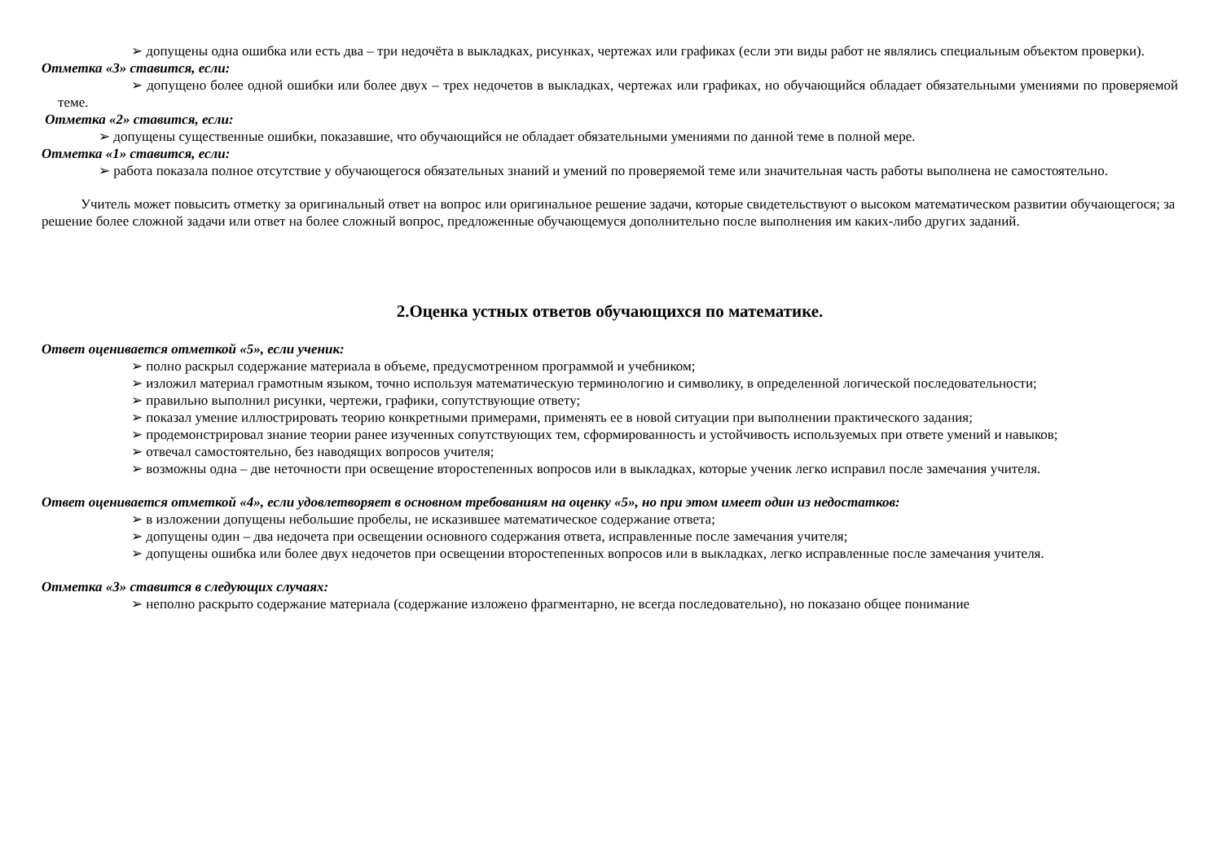➢ допущены одна ошибка или есть два – три недочёта в выкладках, рисунках, чертежах или графиках (если эти виды работ не являлись специальным объектом проверки).
Отметка «3» ставится, если:
➢ допущено более одной ошибки или более двух – трех недочетов в выкладках, чертежах или графиках, но обучающийся обладает обязательными умениями по проверяемой теме.
Отметка «2» ставится, если:
➢ допущены существенные ошибки, показавшие, что обучающийся не обладает обязательными умениями по данной теме в полной мере.
Отметка «1» ставится, если:
➢ работа показала полное отсутствие у обучающегося обязательных знаний и умений по проверяемой теме или значительная часть работы выполнена не самостоятельно.
Учитель может повысить отметку за оригинальный ответ на вопрос или оригинальное решение задачи, которые свидетельствуют о высоком математическом развитии обучающегося; за решение более сложной задачи или ответ на более сложный вопрос, предложенные обучающемуся дополнительно после выполнения им каких-либо других заданий.
2.Оценка устных ответов обучающихся по математике.
Ответ оценивается отметкой «5», если ученик:
➢ полно раскрыл содержание материала в объеме, предусмотренном программой и учебником;
➢ изложил материал грамотным языком, точно используя математическую терминологию и символику, в определенной логической последовательности;
➢ правильно выполнил рисунки, чертежи, графики, сопутствующие ответу;
➢ показал умение иллюстрировать теорию конкретными примерами, применять ее в новой ситуации при выполнении практического задания;
➢ продемонстрировал знание теории ранее изученных сопутствующих тем, сформированность и устойчивость используемых при ответе умений и навыков;
➢ отвечал самостоятельно, без наводящих вопросов учителя;
➢ возможны одна – две неточности при освещение второстепенных вопросов или в выкладках, которые ученик легко исправил после замечания учителя.
Ответ оценивается отметкой «4», если удовлетворяет в основном требованиям на оценку «5», но при этом имеет один из недостатков:
➢ в изложении допущены небольшие пробелы, не исказившее математическое содержание ответа;
➢ допущены один – два недочета при освещении основного содержания ответа, исправленные после замечания учителя;
➢ допущены ошибка или более двух недочетов при освещении второстепенных вопросов или в выкладках, легко исправленные после замечания учителя.
Отметка «3» ставится в следующих случаях:
➢ неполно раскрыто содержание материала (содержание изложено фрагментарно, не всегда последовательно), но показано общее понимание